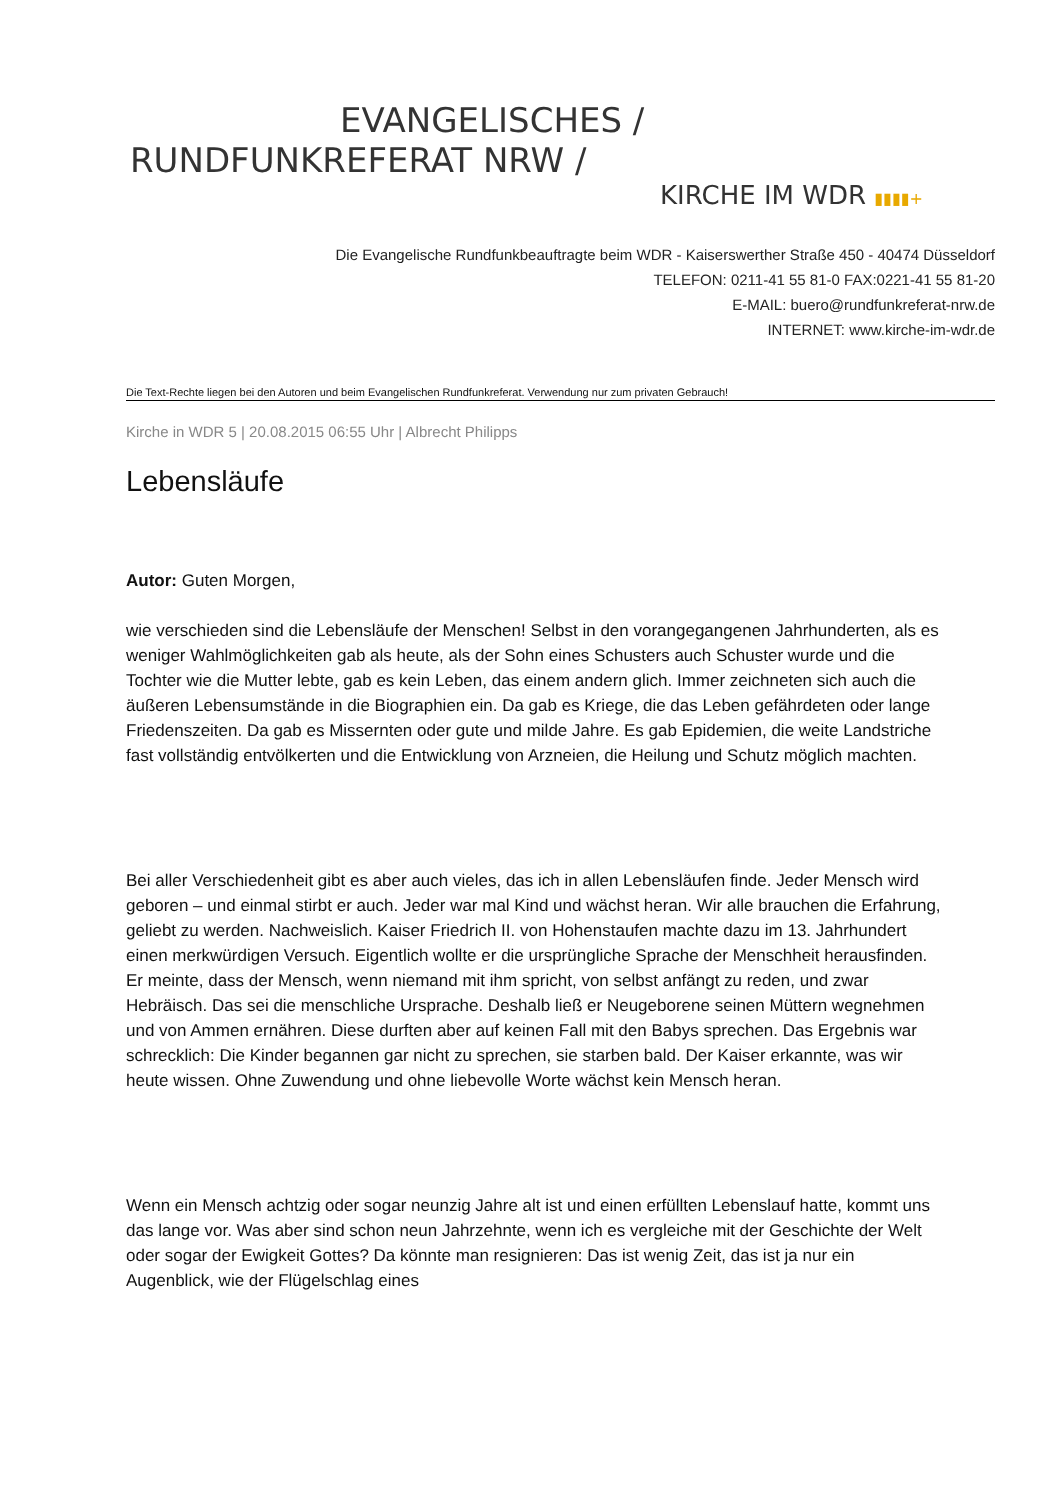EVANGELISCHES /
RUNDFUNKREFERAT NRW /
KIRCHE IM WDR ▮▮▮▮+
Die Evangelische Rundfunkbeauftragte beim WDR - Kaiserswerther Straße 450 - 40474 Düsseldorf
TELEFON: 0211-41 55 81-0 FAX:0221-41 55 81-20
E-MAIL: buero@rundfunkreferat-nrw.de
INTERNET: www.kirche-im-wdr.de
Die Text-Rechte liegen bei den Autoren und beim Evangelischen Rundfunkreferat. Verwendung nur zum privaten Gebrauch!
Kirche in WDR 5 | 20.08.2015 06:55 Uhr | Albrecht Philipps
Lebensläufe
Autor: Guten Morgen,
wie verschieden sind die Lebensläufe der Menschen! Selbst in den vorangegangenen Jahrhunderten, als es weniger Wahlmöglichkeiten gab als heute, als der Sohn eines Schusters auch Schuster wurde und die Tochter wie die Mutter lebte, gab es kein Leben, das einem andern glich. Immer zeichneten sich auch die äußeren Lebensumstände in die Biographien ein. Da gab es Kriege, die das Leben gefährdeten oder lange Friedenszeiten. Da gab es Missernten oder gute und milde Jahre. Es gab Epidemien, die weite Landstriche fast vollständig entvölkerten und die Entwicklung von Arzneien, die Heilung und Schutz möglich machten.
Bei aller Verschiedenheit gibt es aber auch vieles, das ich in allen Lebensläufen finde. Jeder Mensch wird geboren – und einmal stirbt er auch. Jeder war mal Kind und wächst heran. Wir alle brauchen die Erfahrung, geliebt zu werden. Nachweislich. Kaiser Friedrich II. von Hohenstaufen machte dazu im 13. Jahrhundert einen merkwürdigen Versuch. Eigentlich wollte er die ursprüngliche Sprache der Menschheit herausfinden. Er meinte, dass der Mensch, wenn niemand mit ihm spricht, von selbst anfängt zu reden, und zwar Hebräisch. Das sei die menschliche Ursprache. Deshalb ließ er Neugeborene seinen Müttern wegnehmen und von Ammen ernähren. Diese durften aber auf keinen Fall mit den Babys sprechen. Das Ergebnis war schrecklich: Die Kinder begannen gar nicht zu sprechen, sie starben bald. Der Kaiser erkannte, was wir heute wissen. Ohne Zuwendung und ohne liebevolle Worte wächst kein Mensch heran.
Wenn ein Mensch achtzig oder sogar neunzig Jahre alt ist und einen erfüllten Lebenslauf hatte, kommt uns das lange vor. Was aber sind schon neun Jahrzehnte, wenn ich es vergleiche mit der Geschichte der Welt oder sogar der Ewigkeit Gottes? Da könnte man resignieren: Das ist wenig Zeit, das ist ja nur ein Augenblick, wie der Flügelschlag eines